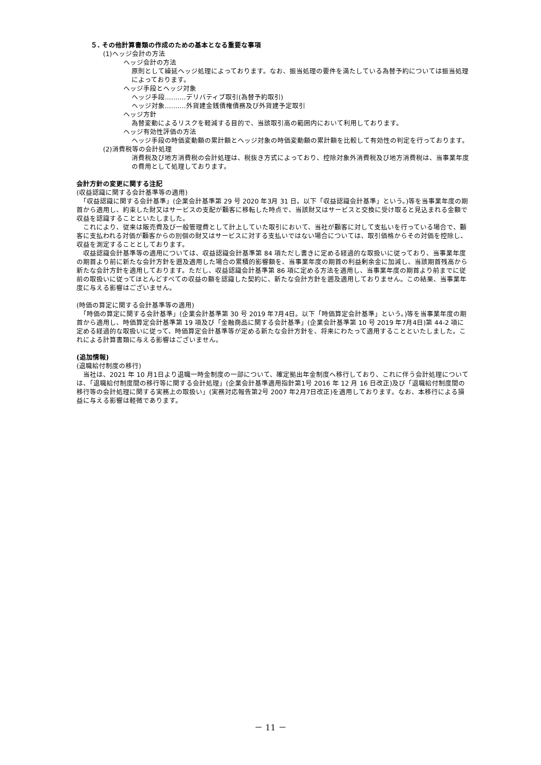５. その他計算書類の作成のための基本となる重要な事項
(1)ヘッジ会計の方法
ヘッジ会計の方法
原則として繰延ヘッジ処理によっております。なお、振当処理の要件を満たしている為替予約については振当処理によっております。
ヘッジ手段とヘッジ対象
ヘッジ手段‥‥‥‥‥デリバティブ取引(為替予約取引)
ヘッジ対象‥‥‥‥‥外貨建金銭債権債務及び外貨建予定取引
ヘッジ方針
為替変動によるリスクを軽減する目的で、当該取引高の範囲内において利用しております。
ヘッジ有効性評価の方法
ヘッジ手段の時価変動額の累計額とヘッジ対象の時価変動額の累計額を比較して有効性の判定を行っております。
(2)消費税等の会計処理
消費税及び地方消費税の会計処理は、税抜き方式によっており、控除対象外消費税及び地方消費税は、当事業年度の費用として処理しております。
会計方針の変更に関する注記
(収益認識に関する会計基準等の適用)
　「収益認識に関する会計基準」(企業会計基準第 29 号 2020 年3月 31 日。以下「収益認識会計基準」という。)等を当事業年度の期首から適用し、約束した財又はサービスの支配が顧客に移転した時点で、当該財又はサービスと交換に受け取ると見込まれる金額で収益を認識することといたしました。
　これにより、従来は販売費及び一般管理費として計上していた取引において、当社が顧客に対して支払いを行っている場合で、顧客に支払われる対価が顧客からの別個の財又はサービスに対する支払いではない場合については、取引価格からその対価を控除し、収益を測定することとしております。
　収益認識会計基準等の適用については、収益認識会計基準第 84 項ただし書きに定める経過的な取扱いに従っており、当事業年度の期首より前に新たな会計方針を遡及適用した場合の累積的影響額を、当事業年度の期首の利益剰余金に加減し、当該期首残高から新たな会計方針を適用しております。ただし、収益認識会計基準第 86 項に定める方法を適用し、当事業年度の期首より前までに従前の取扱いに従ってほとんどすべての収益の額を認識した契約に、新たな会計方針を遡及適用しておりません。この結果、当事業年度に与える影響はございません。
(時価の算定に関する会計基準等の適用)
　「時価の算定に関する会計基準」(企業会計基準第 30 号 2019 年7月4日。以下「時価算定会計基準」という。)等を当事業年度の期首から適用し、時価算定会計基準第 19 項及び「金融商品に関する会計基準」(企業会計基準第 10 号 2019 年7月4日)第 44-2 項に定める経過的な取扱いに従って、時価算定会計基準等が定める新たな会計方針を、将来にわたって適用することといたしました。これによる計算書類に与える影響はございません。
(追加情報)
(退職給付制度の移行)
　当社は、2021 年 10 月1日より退職一時金制度の一部について、確定拠出年金制度へ移行しており、これに伴う会計処理については、「退職給付制度間の移行等に関する会計処理」(企業会計基準適用指針第1号 2016 年 12 月 16 日改正)及び「退職給付制度間の移行等の会計処理に関する実務上の取扱い」(実務対応報告第2号 2007 年2月7日改正)を適用しております。なお、本移行による損益に与える影響は軽微であります。
－ 11 －